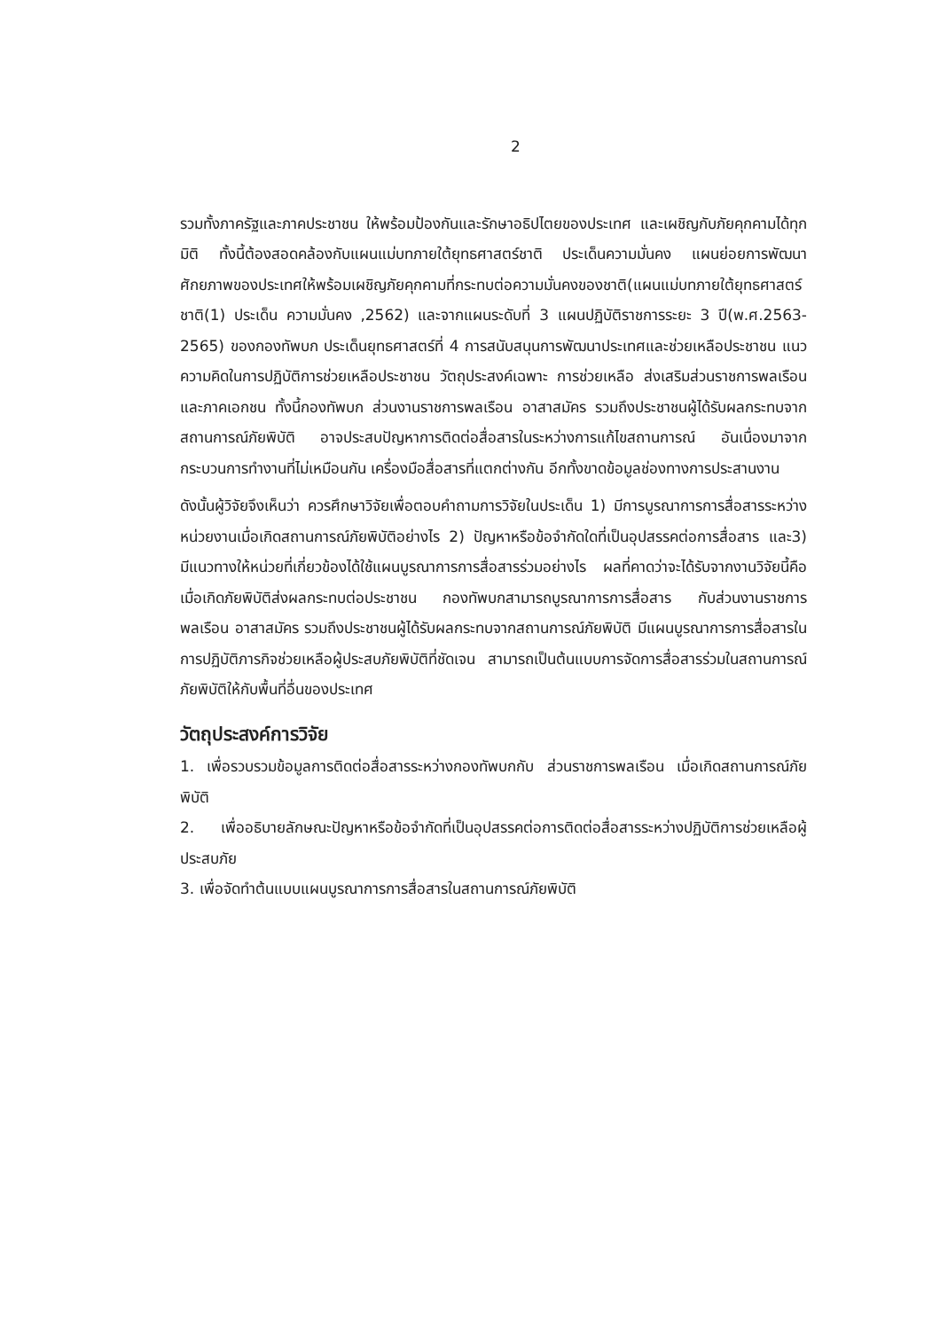2
รวมทั้งภาครัฐและภาคประชาชน ให้พร้อมป้องกันและรักษาอธิปไตยของประเทศ และเผชิญกับภัยคุกคามได้ทุกมิติ ทั้งนี้ต้องสอดคล้องกับแผนแม่บทภายใต้ยุทธศาสตร์ชาติ ประเด็นความมั่นคง แผนย่อยการพัฒนาศักยภาพของประเทศให้พร้อมเผชิญภัยคุกคามที่กระทบต่อความมั่นคงของชาติ(แผนแม่บทภายใต้ยุทธศาสตร์ชาติ(1) ประเด็น ความมั่นคง ,2562) และจากแผนระดับที่ 3 แผนปฏิบัติราชการระยะ 3 ปี(พ.ศ.2563-2565) ของกองทัพบก ประเด็นยุทธศาสตร์ที่ 4 การสนับสนุนการพัฒนาประเทศและช่วยเหลือประชาชน แนวความคิดในการปฏิบัติการช่วยเหลือประชาชน วัตถุประสงค์เฉพาะ การช่วยเหลือ ส่งเสริมส่วนราชการพลเรือนและภาคเอกชน ทั้งนี้กองทัพบก ส่วนงานราชการพลเรือน อาสาสมัคร รวมถึงประชาชนผู้ได้รับผลกระทบจากสถานการณ์ภัยพิบัติ อาจประสบปัญหาการติดต่อสื่อสารในระหว่างการแก้ไขสถานการณ์ อันเนื่องมาจากกระบวนการทำงานที่ไม่เหมือนกัน เครื่องมือสื่อสารที่แตกต่างกัน อีกทั้งขาดข้อมูลช่องทางการประสานงาน
ดังนั้นผู้วิจัยจึงเห็นว่า ควรศึกษาวิจัยเพื่อตอบคำถามการวิจัยในประเด็น 1) มีการบูรณาการการสื่อสารระหว่างหน่วยงานเมื่อเกิดสถานการณ์ภัยพิบัติอย่างไร 2) ปัญหาหรือข้อจำกัดใดที่เป็นอุปสรรคต่อการสื่อสาร และ3) มีแนวทางให้หน่วยที่เกี่ยวข้องได้ใช้แผนบูรณาการการสื่อสารร่วมอย่างไร ผลที่คาดว่าจะได้รับจากงานวิจัยนี้คือ เมื่อเกิดภัยพิบัติส่งผลกระทบต่อประชาชน กองทัพบกสามารถบูรณาการการสื่อสาร กับส่วนงานราชการพลเรือน อาสาสมัคร รวมถึงประชาชนผู้ได้รับผลกระทบจากสถานการณ์ภัยพิบัติ มีแผนบูรณาการการสื่อสารในการปฏิบัติภารกิจช่วยเหลือผู้ประสบภัยพิบัติที่ชัดเจน สามารถเป็นต้นแบบการจัดการสื่อสารร่วมในสถานการณ์ภัยพิบัติให้กับพื้นที่อื่นของประเทศ
วัตถุประสงค์การวิจัย
1. เพื่อรวบรวมข้อมูลการติดต่อสื่อสารระหว่างกองทัพบกกับ ส่วนราชการพลเรือน เมื่อเกิดสถานการณ์ภัยพิบัติ
2. เพื่ออธิบายลักษณะปัญหาหรือข้อจำกัดที่เป็นอุปสรรคต่อการติดต่อสื่อสารระหว่างปฏิบัติการช่วยเหลือผู้ประสบภัย
3. เพื่อจัดทำต้นแบบแผนบูรณาการการสื่อสารในสถานการณ์ภัยพิบัติ